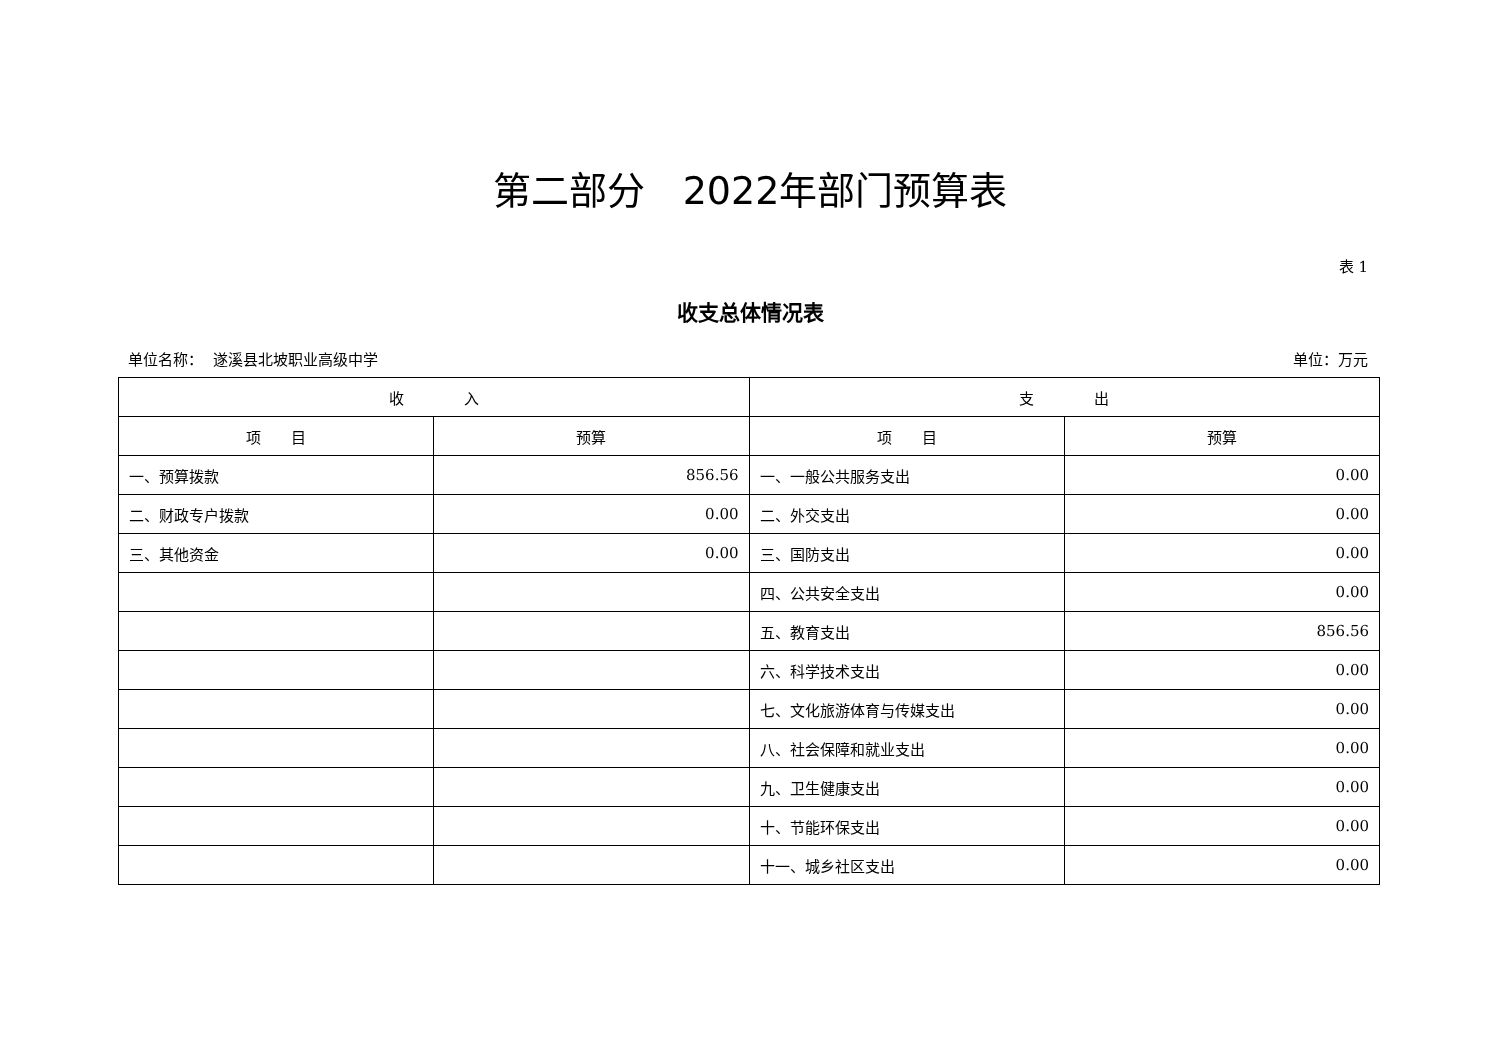第二部分　2022年部门预算表
表 1
收支总体情况表
单位名称： 遂溪县北坡职业高级中学 单位：万元
| 收 入 | | 支 出 | |
| --- | --- | --- | --- |
| 项 目 | 预算 | 项 目 | 预算 |
| 一、预算拨款 | 856.56 | 一、一般公共服务支出 | 0.00 |
| 二、财政专户拨款 | 0.00 | 二、外交支出 | 0.00 |
| 三、其他资金 | 0.00 | 三、国防支出 | 0.00 |
| | | 四、公共安全支出 | 0.00 |
| | | 五、教育支出 | 856.56 |
| | | 六、科学技术支出 | 0.00 |
| | | 七、文化旅游体育与传媒支出 | 0.00 |
| | | 八、社会保障和就业支出 | 0.00 |
| | | 九、卫生健康支出 | 0.00 |
| | | 十、节能环保支出 | 0.00 |
| | | 十一、城乡社区支出 | 0.00 |